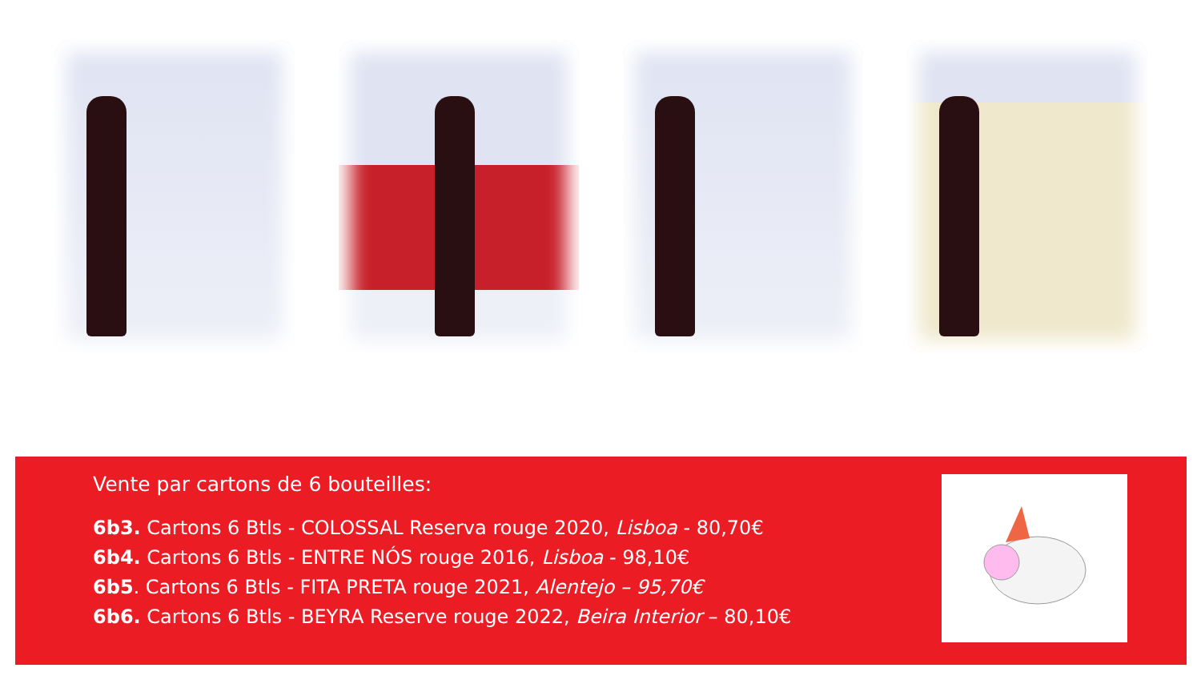Vente par cartons de 6 bouteilles:
6b3. Cartons 6 Btls - COLOSSAL Reserva rouge 2020, Lisboa - 80,70€
6b4. Cartons 6 Btls - ENTRE NÓS rouge 2016, Lisboa - 98,10€
6b5. Cartons 6 Btls - FITA PRETA rouge 2021, Alentejo – 95,70€
6b6. Cartons 6 Btls - BEYRA Reserve rouge 2022, Beira Interior – 80,10€